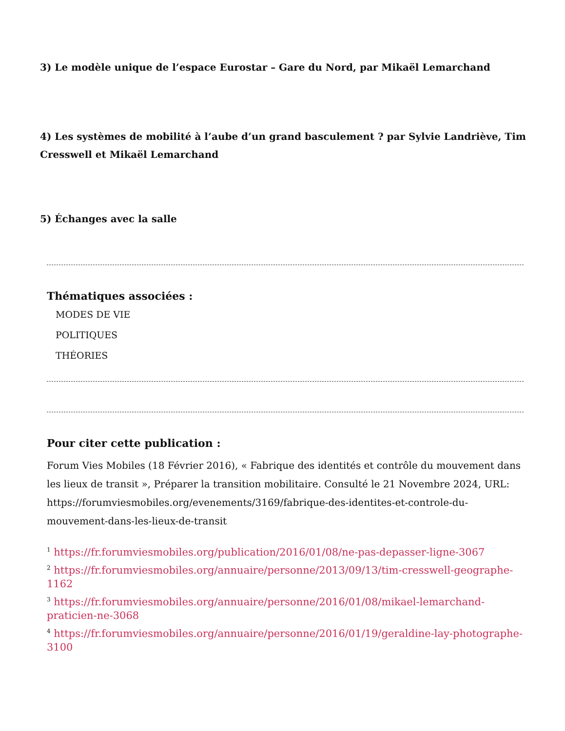3) Le modèle unique de l’espace Eurostar – Gare du Nord, par Mikaël Lemarchand
4) Les systèmes de mobilité à l’aube d’un grand basculement ? par Sylvie Landriève, Tim Cresswell et Mikaël Lemarchand
5) Échanges avec la salle
Thématiques associées :
MODES DE VIE
POLITIQUES
THÉORIES
Pour citer cette publication :
Forum Vies Mobiles (18 Février 2016), « Fabrique des identités et contrôle du mouvement dans les lieux de transit », Préparer la transition mobilitaire. Consulté le 21 Novembre 2024, URL: https://forumviesmobiles.org/evenements/3169/fabrique-des-identites-et-controle-du-mouvement-dans-les-lieux-de-transit
<sup>1</sup> https://fr.forumviesmobiles.org/publication/2016/01/08/ne-pas-depasser-ligne-3067
<sup>2</sup> https://fr.forumviesmobiles.org/annuaire/personne/2013/09/13/tim-cresswell-geographe-1162
<sup>3</sup> https://fr.forumviesmobiles.org/annuaire/personne/2016/01/08/mikael-lemarchand-praticien-ne-3068
<sup>4</sup> https://fr.forumviesmobiles.org/annuaire/personne/2016/01/19/geraldine-lay-photographe-3100